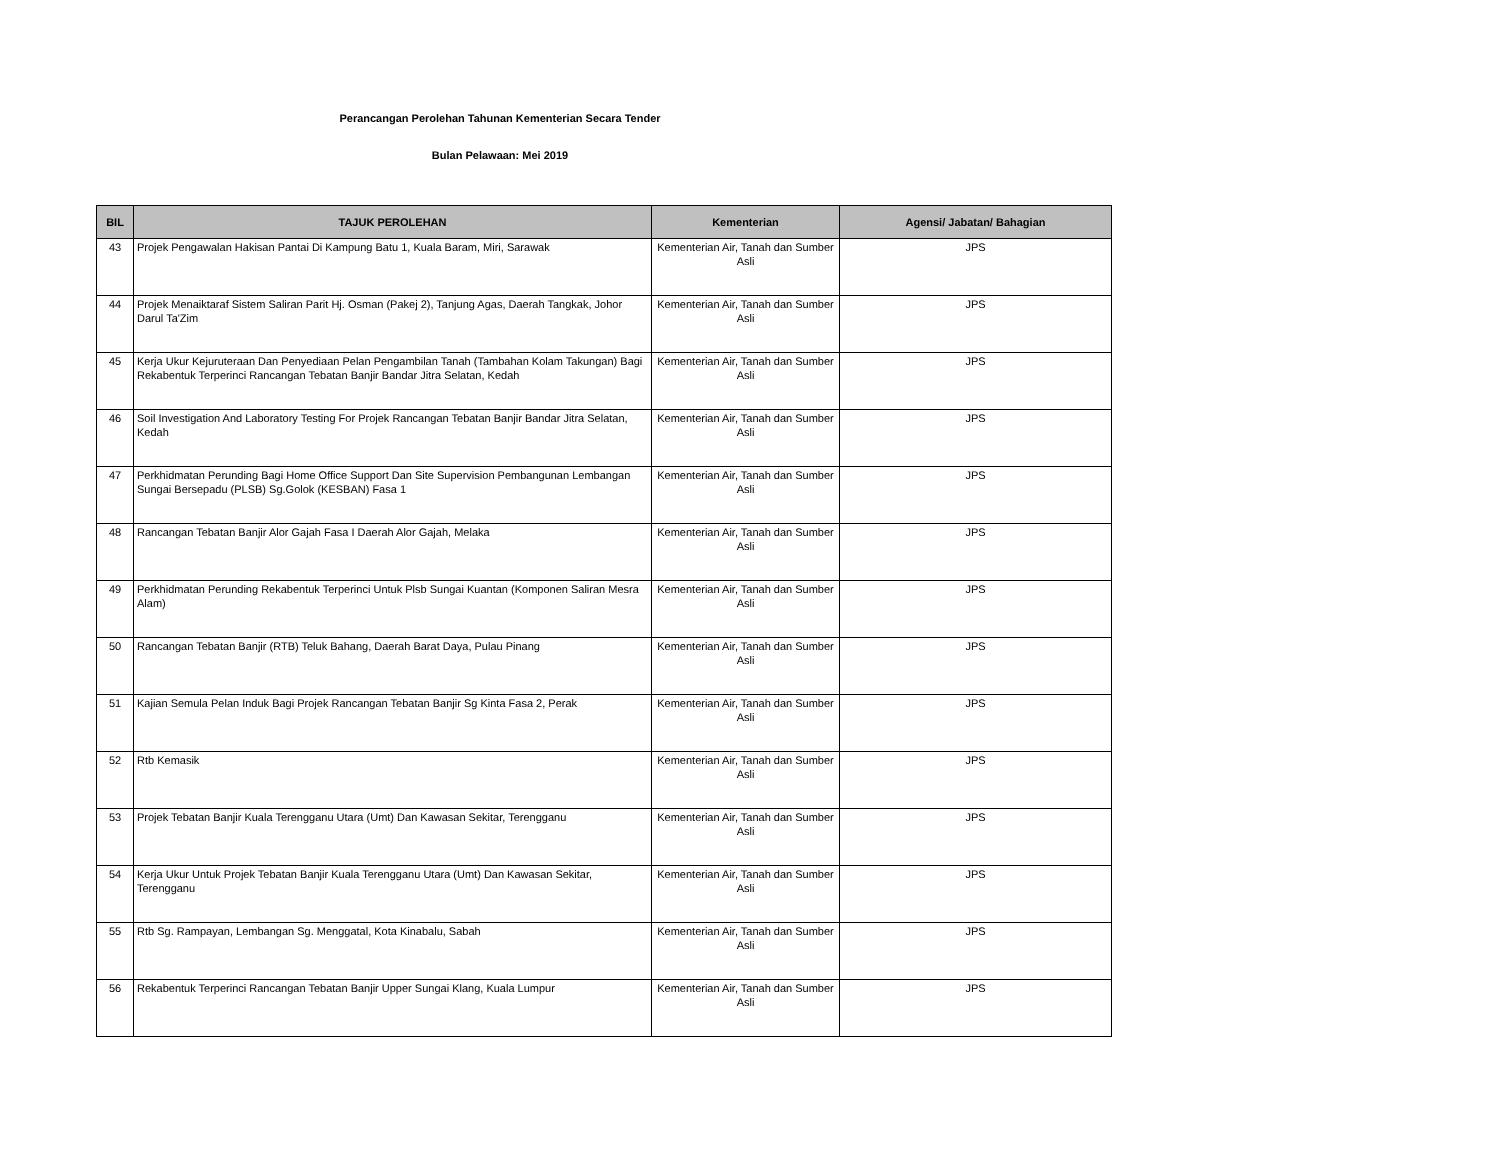Perancangan Perolehan Tahunan Kementerian Secara Tender
Bulan Pelawaan: Mei 2019
| BIL | TAJUK PEROLEHAN | Kementerian | Agensi/ Jabatan/ Bahagian |
| --- | --- | --- | --- |
| 43 | Projek Pengawalan Hakisan Pantai Di Kampung Batu 1, Kuala Baram, Miri, Sarawak | Kementerian Air, Tanah dan Sumber Asli | JPS |
| 44 | Projek Menaiktaraf Sistem Saliran Parit Hj. Osman (Pakej 2), Tanjung Agas, Daerah Tangkak, Johor Darul Ta'Zim | Kementerian Air, Tanah dan Sumber Asli | JPS |
| 45 | Kerja Ukur Kejuruteraan Dan Penyediaan Pelan Pengambilan Tanah (Tambahan Kolam Takungan) Bagi Rekabentuk Terperinci Rancangan Tebatan Banjir Bandar Jitra Selatan, Kedah | Kementerian Air, Tanah dan Sumber Asli | JPS |
| 46 | Soil Investigation And Laboratory Testing For Projek Rancangan Tebatan Banjir Bandar Jitra Selatan, Kedah | Kementerian Air, Tanah dan Sumber Asli | JPS |
| 47 | Perkhidmatan Perunding Bagi Home Office Support Dan Site Supervision Pembangunan Lembangan Sungai Bersepadu (PLSB) Sg.Golok (KESBAN) Fasa 1 | Kementerian Air, Tanah dan Sumber Asli | JPS |
| 48 | Rancangan Tebatan Banjir Alor Gajah Fasa I Daerah Alor Gajah, Melaka | Kementerian Air, Tanah dan Sumber Asli | JPS |
| 49 | Perkhidmatan Perunding Rekabentuk Terperinci Untuk Plsb Sungai Kuantan (Komponen Saliran Mesra Alam) | Kementerian Air, Tanah dan Sumber Asli | JPS |
| 50 | Rancangan Tebatan Banjir (RTB) Teluk Bahang, Daerah Barat Daya, Pulau Pinang | Kementerian Air, Tanah dan Sumber Asli | JPS |
| 51 | Kajian Semula Pelan Induk Bagi Projek Rancangan Tebatan Banjir Sg Kinta Fasa 2, Perak | Kementerian Air, Tanah dan Sumber Asli | JPS |
| 52 | Rtb Kemasik | Kementerian Air, Tanah dan Sumber Asli | JPS |
| 53 | Projek Tebatan Banjir Kuala Terengganu Utara (Umt) Dan Kawasan Sekitar, Terengganu | Kementerian Air, Tanah dan Sumber Asli | JPS |
| 54 | Kerja Ukur Untuk Projek Tebatan Banjir Kuala Terengganu Utara (Umt) Dan Kawasan Sekitar, Terengganu | Kementerian Air, Tanah dan Sumber Asli | JPS |
| 55 | Rtb Sg. Rampayan, Lembangan Sg. Menggatal, Kota Kinabalu, Sabah | Kementerian Air, Tanah dan Sumber Asli | JPS |
| 56 | Rekabentuk Terperinci Rancangan Tebatan Banjir Upper Sungai Klang, Kuala Lumpur | Kementerian Air, Tanah dan Sumber Asli | JPS |